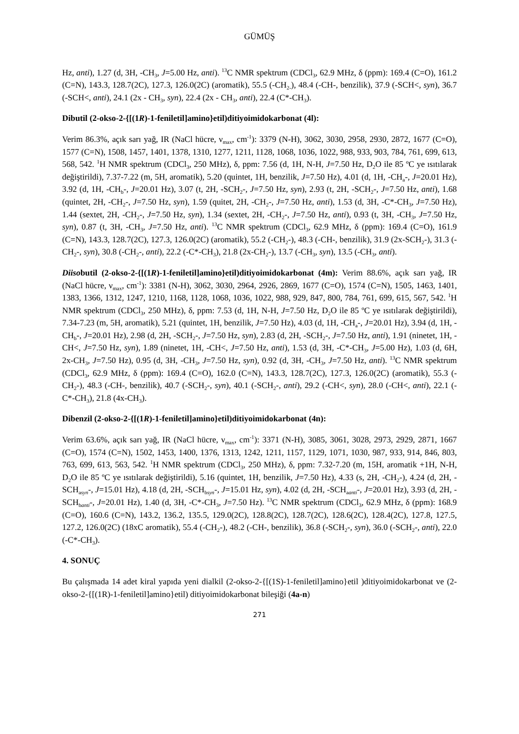GÜMÜŞ
Hz, anti), 1.27 (d, 3H, -CH<sub>3</sub>, J=5.00 Hz, anti). <sup>13</sup>C NMR spektrum (CDCl<sub>3</sub>, 62.9 MHz, δ (ppm): 169.4 (C=O), 161.2 (C=N), 143.3, 128.7(2C), 127.3, 126.0(2C) (aromatik), 55.5 (-CH<sub>2-</sub>), 48.4 (-CH-, benzilik), 37.9 (-SCH<, syn), 36.7 (-SCH<, anti), 24.1 (2x - CH<sub>3</sub>, syn), 22.4 (2x - CH<sub>3</sub>, anti), 22.4 (C*-CH<sub>3</sub>).
Dibutil (2-okso-2-{[(1R)-1-feniletil]amino}etil)ditiyoimidokarbonat (4l):
Verim 86.3%, açık sarı yağ, IR (NaCl hücre, ν<sub>max</sub>, cm<sup>-1</sup>): 3379 (N-H), 3062, 3030, 2958, 2930, 2872, 1677 (C=O), 1577 (C=N), 1508, 1457, 1401, 1378, 1310, 1277, 1211, 1128, 1068, 1036, 1022, 988, 933, 903, 784, 761, 699, 613, 568, 542. <sup>1</sup>H NMR spektrum (CDCl<sub>3</sub>, 250 MHz), δ, ppm: 7.56 (d, 1H, N-H, J=7.50 Hz, D<sub>2</sub>O ile 85 ºC ye ısıtılarak değiştirildi), 7.37-7.22 (m, 5H, aromatik), 5.20 (quintet, 1H, benzilik, J=7.50 Hz), 4.01 (d, 1H, -CH<sub>a</sub>-, J=20.01 Hz), 3.92 (d, 1H, -CH<sub>b</sub>-, J=20.01 Hz), 3.07 (t, 2H, -SCH<sub>2</sub>-, J=7.50 Hz, syn), 2.93 (t, 2H, -SCH<sub>2</sub>-, J=7.50 Hz, anti), 1.68 (quintet, 2H, -CH<sub>2</sub>-, J=7.50 Hz, syn), 1.59 (quitet, 2H, -CH<sub>2</sub>-, J=7.50 Hz, anti), 1.53 (d, 3H, -C*-CH<sub>3</sub>, J=7.50 Hz), 1.44 (sextet, 2H, -CH<sub>2</sub>-, J=7.50 Hz, syn), 1.34 (sextet, 2H, -CH<sub>2</sub>-, J=7.50 Hz, anti), 0.93 (t, 3H, -CH<sub>3</sub>, J=7.50 Hz, syn), 0.87 (t, 3H, -CH<sub>3</sub>, J=7.50 Hz, anti). <sup>13</sup>C NMR spektrum (CDCl<sub>3</sub>, 62.9 MHz, δ (ppm): 169.4 (C=O), 161.9 (C=N), 143.3, 128.7(2C), 127.3, 126.0(2C) (aromatik), 55.2 (-CH<sub>2</sub>-), 48.3 (-CH-, benzilik), 31.9 (2x-SCH<sub>2</sub>-), 31.3 (-CH<sub>2</sub>-, syn), 30.8 (-CH<sub>2</sub>-, anti), 22.2 (-C*-CH<sub>3</sub>), 21.8 (2x-CH<sub>2</sub>-), 13.7 (-CH<sub>3</sub>, syn), 13.5 (-CH<sub>3</sub>, anti).
Diisobutil (2-okso-2-{[(1R)-1-feniletil]amino}etil)ditiyoimidokarbonat (4m): Verim 88.6%, açık sarı yağ, IR (NaCl hücre, ν<sub>max</sub>, cm<sup>-1</sup>): 3381 (N-H), 3062, 3030, 2964, 2926, 2869, 1677 (C=O), 1574 (C=N), 1505, 1463, 1401, 1383, 1366, 1312, 1247, 1210, 1168, 1128, 1068, 1036, 1022, 988, 929, 847, 800, 784, 761, 699, 615, 567, 542. <sup>1</sup>H NMR spektrum (CDCl<sub>3</sub>, 250 MHz), δ, ppm: 7.53 (d, 1H, N-H, J=7.50 Hz, D<sub>2</sub>O ile 85 ºC ye ısıtılarak değiştirildi), 7.34-7.23 (m, 5H, aromatik), 5.21 (quintet, 1H, benzilik, J=7.50 Hz), 4.03 (d, 1H, -CH<sub>a</sub>-, J=20.01 Hz), 3.94 (d, 1H, -CH<sub>b</sub>-, J=20.01 Hz), 2.98 (d, 2H, -SCH<sub>2</sub>-, J=7.50 Hz, syn), 2.83 (d, 2H, -SCH<sub>2</sub>-, J=7.50 Hz, anti), 1.91 (ninetet, 1H, -CH<, J=7.50 Hz, syn), 1.89 (ninetet, 1H, -CH<, J=7.50 Hz, anti), 1.53 (d, 3H, -C*-CH<sub>3</sub>, J=5.00 Hz), 1.03 (d, 6H, 2x-CH<sub>3</sub>, J=7.50 Hz), 0.95 (d, 3H, -CH<sub>3</sub>, J=7.50 Hz, syn), 0.92 (d, 3H, -CH<sub>3</sub>, J=7.50 Hz, anti). <sup>13</sup>C NMR spektrum (CDCl<sub>3</sub>, 62.9 MHz, δ (ppm): 169.4 (C=O), 162.0 (C=N), 143.3, 128.7(2C), 127.3, 126.0(2C) (aromatik), 55.3 (-CH<sub>2</sub>-), 48.3 (-CH-, benzilik), 40.7 (-SCH<sub>2</sub>-, syn), 40.1 (-SCH<sub>2</sub>-, anti), 29.2 (-CH<, syn), 28.0 (-CH<, anti), 22.1 (-C*-CH<sub>3</sub>), 21.8 (4x-CH<sub>3</sub>).
Dibenzil (2-okso-2-{[(1R)-1-feniletil]amino}etil)ditiyoimidokarbonat (4n):
Verim 63.6%, açık sarı yağ, IR (NaCl hücre, ν<sub>max</sub>, cm<sup>-1</sup>): 3371 (N-H), 3085, 3061, 3028, 2973, 2929, 2871, 1667 (C=O), 1574 (C=N), 1502, 1453, 1400, 1376, 1313, 1242, 1211, 1157, 1129, 1071, 1030, 987, 933, 914, 846, 803, 763, 699, 613, 563, 542. <sup>1</sup>H NMR spektrum (CDCl<sub>3</sub>, 250 MHz), δ, ppm: 7.32-7.20 (m, 15H, aromatik +1H, N-H, D<sub>2</sub>O ile 85 ºC ye ısıtılarak değiştirildi), 5.16 (quintet, 1H, benzilik, J=7.50 Hz), 4.33 (s, 2H, -CH<sub>2</sub>-), 4.24 (d, 2H, -SCH<sub>asyn</sub>-, J=15.01 Hz), 4.18 (d, 2H, -SCH<sub>bsyn</sub>-, J=15.01 Hz, syn), 4.02 (d, 2H, -SCH<sub>aanti</sub>-, J=20.01 Hz), 3.93 (d, 2H, -SCH<sub>banti</sub>-, J=20.01 Hz), 1.40 (d, 3H, -C*-CH<sub>3</sub>, J=7.50 Hz). <sup>13</sup>C NMR spektrum (CDCl<sub>3</sub>, 62.9 MHz, δ (ppm): 168.9 (C=O), 160.6 (C=N), 143.2, 136.2, 135.5, 129.0(2C), 128.8(2C), 128.7(2C), 128.6(2C), 128.4(2C), 127.8, 127.5, 127.2, 126.0(2C) (18xC aromatik), 55.4 (-CH<sub>2</sub>-), 48.2 (-CH-, benzilik), 36.8 (-SCH<sub>2</sub>-, syn), 36.0 (-SCH<sub>2</sub>-, anti), 22.0 (-C*-CH<sub>3</sub>).
4. SONUÇ
Bu çalışmada 14 adet kiral yapıda yeni dialkil (2-okso-2-{[(1S)-1-feniletil]amino}etil )ditiyoimidokarbonat ve (2-okso-2-{[(1R)-1-feniletil]amino}etil) ditiyoimidokarbonat bileşiği (4a-n)
271